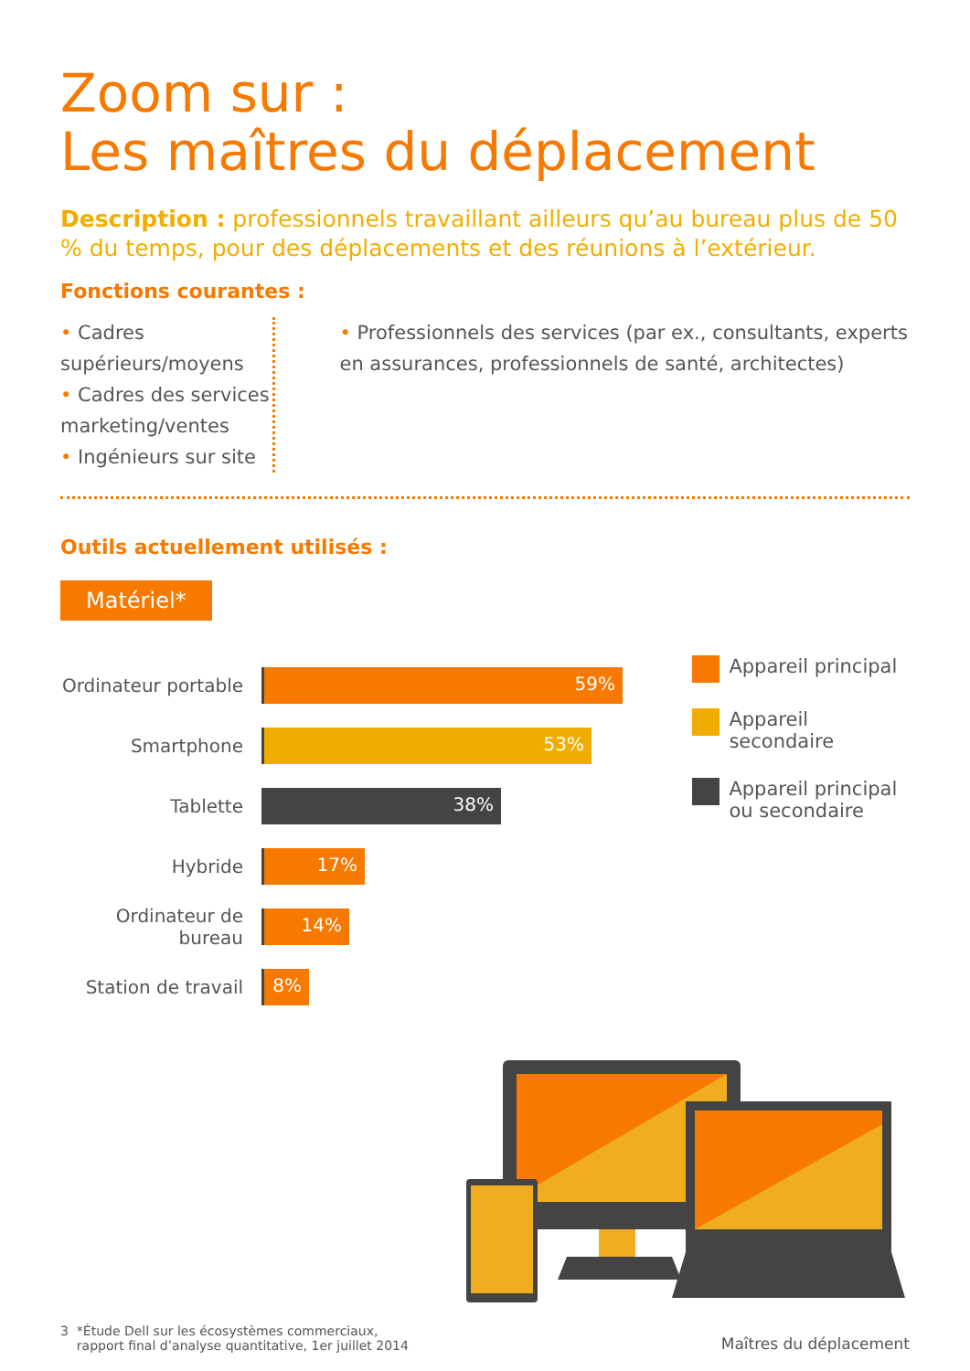Zoom sur :
Les maîtres du déplacement
Description : professionnels travaillant ailleurs qu’au bureau plus de 50 % du temps, pour des déplacements et des réunions à l’extérieur.
Fonctions courantes :
• Cadres supérieurs/moyens
• Cadres des services marketing/ventes
• Ingénieurs sur site
• Professionnels des services (par ex., consultants, experts en assurances, professionnels de santé, architectes)
Outils actuellement utilisés :
Matériel*
Ordinateur portable
59%
Smartphone
53%
Tablette
38%
Hybride
17%
Ordinateur de bureau
14%
Station de travail
8%
Appareil principal
Appareil secondaire
Appareil principal
ou secondaire
3 *Étude Dell sur les écosystèmes commerciaux,
rapport final d’analyse quantitative, 1er juillet 2014
Maîtres du déplacement